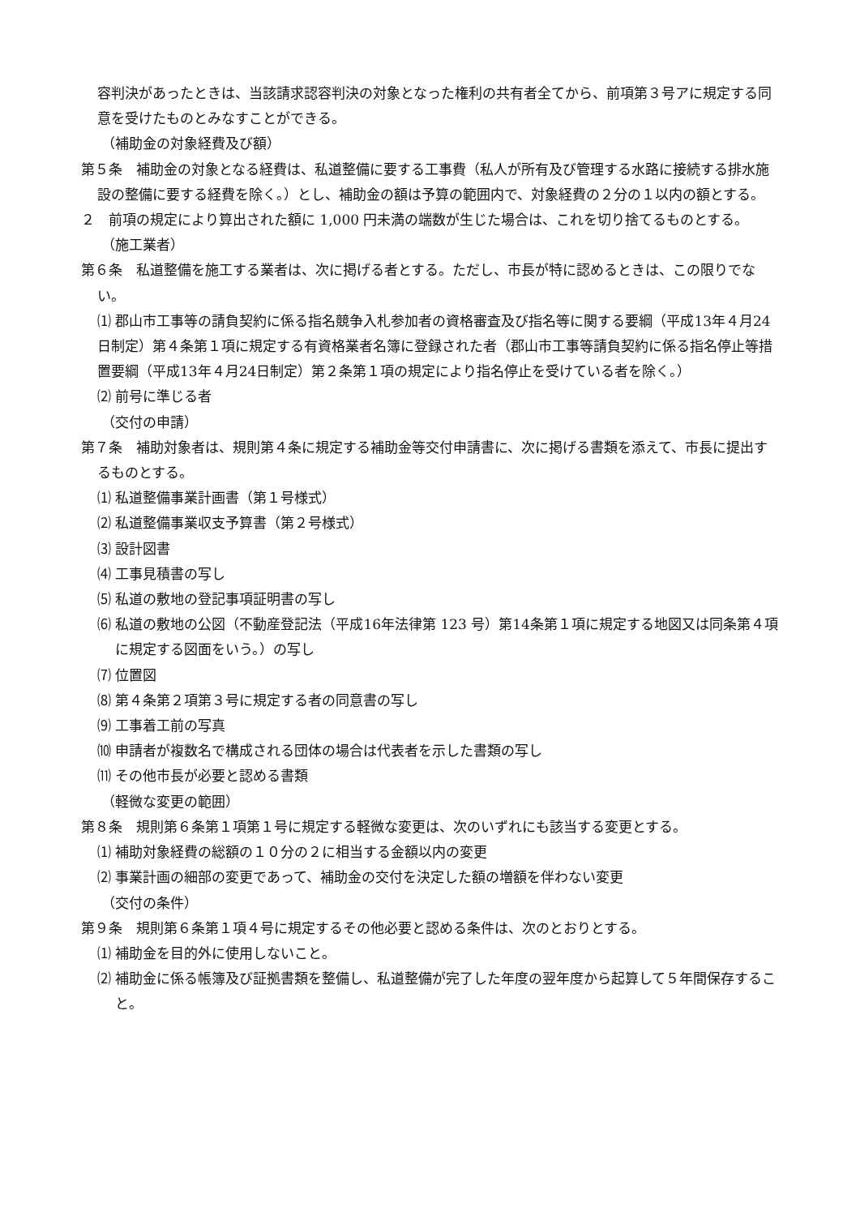容判決があったときは、当該請求認容判決の対象となった権利の共有者全てから、前項第３号アに規定する同意を受けたものとみなすことができる。
（補助金の対象経費及び額）
第５条　補助金の対象となる経費は、私道整備に要する工事費（私人が所有及び管理する水路に接続する排水施設の整備に要する経費を除く。）とし、補助金の額は予算の範囲内で、対象経費の２分の１以内の額とする。
２　前項の規定により算出された額に 1,000 円未満の端数が生じた場合は、これを切り捨てるものとする。
（施工業者）
第６条　私道整備を施工する業者は、次に掲げる者とする。ただし、市長が特に認めるときは、この限りでない。
⑴ 郡山市工事等の請負契約に係る指名競争入札参加者の資格審査及び指名等に関する要綱（平成13年４月24日制定）第４条第１項に規定する有資格業者名簿に登録された者（郡山市工事等請負契約に係る指名停止等措置要綱（平成13年４月24日制定）第２条第１項の規定により指名停止を受けている者を除く。）
⑵ 前号に準じる者
（交付の申請）
第７条　補助対象者は、規則第４条に規定する補助金等交付申請書に、次に掲げる書類を添えて、市長に提出するものとする。
⑴ 私道整備事業計画書（第１号様式）
⑵ 私道整備事業収支予算書（第２号様式）
⑶ 設計図書
⑷ 工事見積書の写し
⑸ 私道の敷地の登記事項証明書の写し
⑹ 私道の敷地の公図（不動産登記法（平成16年法律第 123 号）第14条第１項に規定する地図又は同条第４項に規定する図面をいう。）の写し
⑺ 位置図
⑻ 第４条第２項第３号に規定する者の同意書の写し
⑼ 工事着工前の写真
⑽ 申請者が複数名で構成される団体の場合は代表者を示した書類の写し
⑾ その他市長が必要と認める書類
（軽微な変更の範囲）
第８条　規則第６条第１項第１号に規定する軽微な変更は、次のいずれにも該当する変更とする。
⑴ 補助対象経費の総額の１０分の２に相当する金額以内の変更
⑵ 事業計画の細部の変更であって、補助金の交付を決定した額の増額を伴わない変更
（交付の条件）
第９条　規則第６条第１項４号に規定するその他必要と認める条件は、次のとおりとする。
⑴ 補助金を目的外に使用しないこと。
⑵ 補助金に係る帳簿及び証拠書類を整備し、私道整備が完了した年度の翌年度から起算して５年間保存すること。